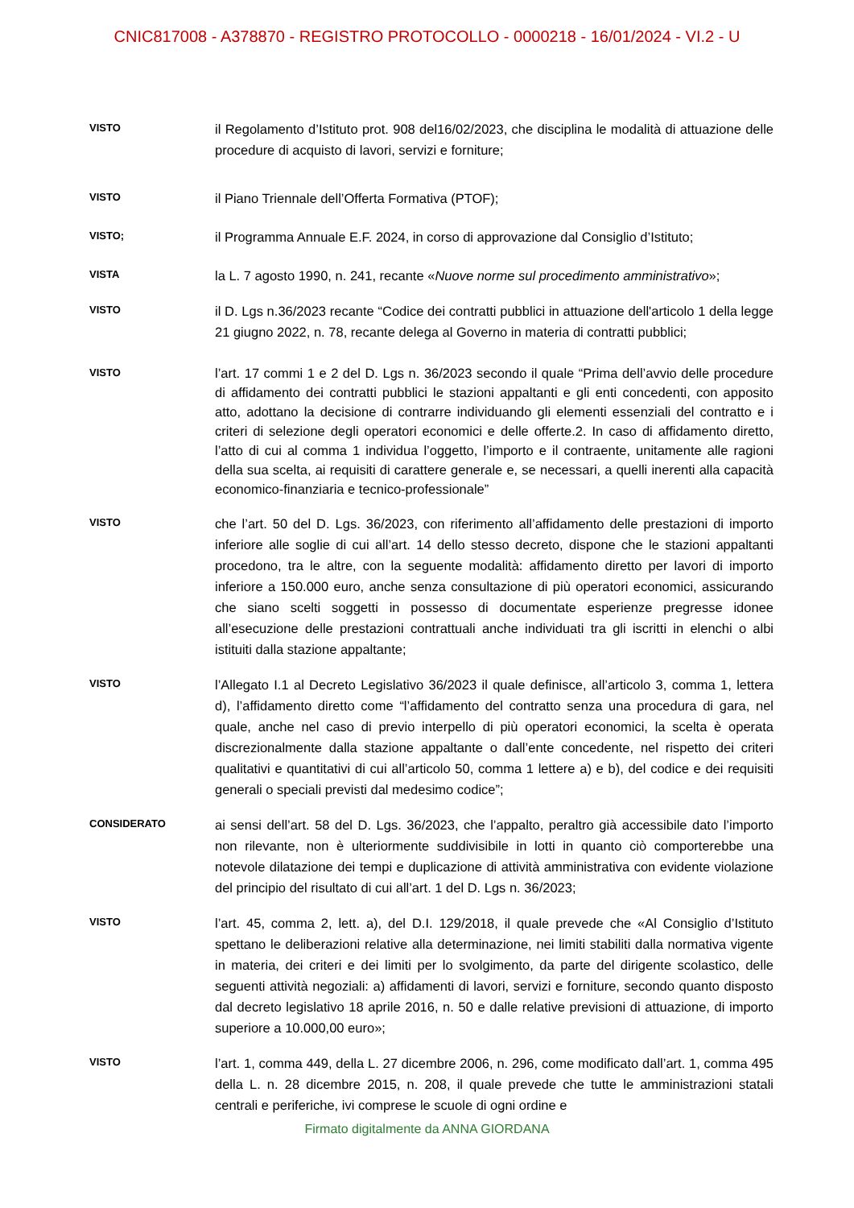CNIC817008 - A378870 - REGISTRO PROTOCOLLO - 0000218 - 16/01/2024 - VI.2 - U
VISTO
il Regolamento d’Istituto prot. 908 del16/02/2023, che disciplina le modalità di attuazione delle procedure di acquisto di lavori, servizi e forniture;
VISTO
il Piano Triennale dell’Offerta Formativa (PTOF);
VISTO;
il Programma Annuale E.F. 2024, in corso di approvazione dal Consiglio d’Istituto;
VISTA
la L. 7 agosto 1990, n. 241, recante «Nuove norme sul procedimento amministrativo»;
VISTO
il D. Lgs n.36/2023 recante “Codice dei contratti pubblici in attuazione dell'articolo 1 della legge 21 giugno 2022, n. 78, recante delega al Governo in materia di contratti pubblici;
VISTO
l’art. 17 commi 1 e 2 del D. Lgs n. 36/2023 secondo il quale “Prima dell’avvio delle procedure di affidamento dei contratti pubblici le stazioni appaltanti e gli enti concedenti, con apposito atto, adottano la decisione di contrarre individuando gli elementi essenziali del contratto e i criteri di selezione degli operatori economici e delle offerte.2. In caso di affidamento diretto, l’atto di cui al comma 1 individua l’oggetto, l’importo e il contraente, unitamente alle ragioni della sua scelta, ai requisiti di carattere generale e, se necessari, a quelli inerenti alla capacità economico-finanziaria e tecnico-professionale”
VISTO
che l’art. 50 del D. Lgs. 36/2023, con riferimento all’affidamento delle prestazioni di importo inferiore alle soglie di cui all’art. 14 dello stesso decreto, dispone che le stazioni appaltanti procedono, tra le altre, con la seguente modalità: affidamento diretto per lavori di importo inferiore a 150.000 euro, anche senza consultazione di più operatori economici, assicurando che siano scelti soggetti in possesso di documentate esperienze pregresse idonee all’esecuzione delle prestazioni contrattuali anche individuati tra gli iscritti in elenchi o albi istituiti dalla stazione appaltante;
VISTO
l’Allegato I.1 al Decreto Legislativo 36/2023 il quale definisce, all’articolo 3, comma 1, lettera d), l’affidamento diretto come “l’affidamento del contratto senza una procedura di gara, nel quale, anche nel caso di previo interpello di più operatori economici, la scelta è operata discrezionalmente dalla stazione appaltante o dall’ente concedente, nel rispetto dei criteri qualitativi e quantitativi di cui all’articolo 50, comma 1 lettere a) e b), del codice e dei requisiti generali o speciali previsti dal medesimo codice”;
CONSIDERATO
ai sensi dell’art. 58 del D. Lgs. 36/2023, che l’appalto, peraltro già accessibile dato l’importo non rilevante, non è ulteriormente suddivisibile in lotti in quanto ciò comporterebbe una notevole dilatazione dei tempi e duplicazione di attività amministrativa con evidente violazione del principio del risultato di cui all’art. 1 del D. Lgs n. 36/2023;
VISTO
l’art. 45, comma 2, lett. a), del D.I. 129/2018, il quale prevede che «Al Consiglio d’Istituto spettano le deliberazioni relative alla determinazione, nei limiti stabiliti dalla normativa vigente in materia, dei criteri e dei limiti per lo svolgimento, da parte del dirigente scolastico, delle seguenti attività negoziali: a) affidamenti di lavori, servizi e forniture, secondo quanto disposto dal decreto legislativo 18 aprile 2016, n. 50 e dalle relative previsioni di attuazione, di importo superiore a 10.000,00 euro»;
VISTO
l’art. 1, comma 449, della L. 27 dicembre 2006, n. 296, come modificato dall’art. 1, comma 495 della L. n. 28 dicembre 2015, n. 208, il quale prevede che tutte le amministrazioni statali centrali e periferiche, ivi comprese le scuole di ogni ordine e
Firmato digitalmente da ANNA GIORDANA